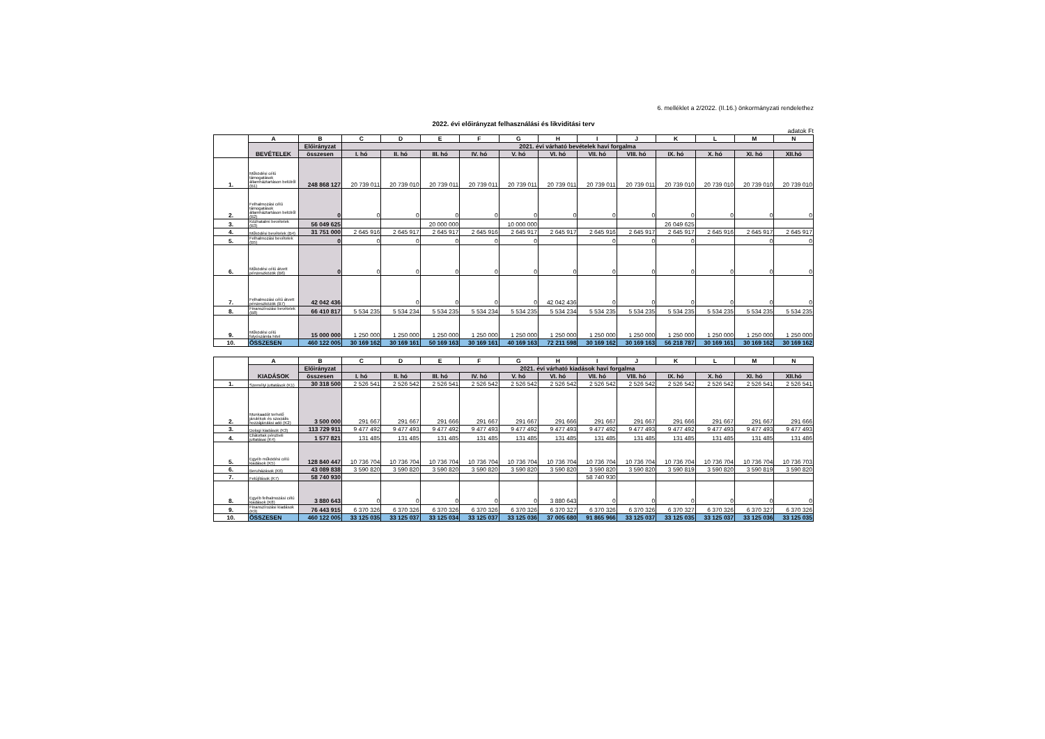6. melléklet a 2/2022. (II.16.) önkormányzati rendelethez
2022. évi előirányzat felhasználási és likviditási terv
adatok Ft
| | A | B | C | D | E | F | G | H | I | J | K | L | M | N |
| | BEVÉTELEK | Előirányzat | 2021. évi várható bevételek havi forgalma | | | | | | | | | | | |
| | | összesen | I. hó | II. hó | III. hó | IV. hó | V. hó | VI. hó | VII. hó | VIII. hó | IX. hó | X. hó | XI. hó | XII.hó |
| 1. | Működési célú támogatások államháztartáson belülről (B1) | 248 868 127 | 20 739 011 | 20 739 010 | 20 739 011 | 20 739 011 | 20 739 011 | 20 739 011 | 20 739 011 | 20 739 011 | 20 739 010 | 20 739 010 | 20 739 010 | 20 739 010 |
| 2. | Felhalmozási célú támogatások államháztartáson belülről (B2) | 0 | 0 | 0 | 0 | 0 | 0 | 0 | 0 | 0 | 0 | 0 | 0 | 0 |
| 3. | Közhatalmi bevételek (B3) | 56 049 625 | | | 20 000 000 | | 10 000 000 | | | | 26 049 625 | | | |
| 4. | Működési bevételek (B4) | 31 751 000 | 2 645 916 | 2 645 917 | 2 645 917 | 2 645 916 | 2 645 917 | 2 645 917 | 2 645 916 | 2 645 917 | 2 645 917 | 2 645 916 | 2 645 917 | 2 645 917 |
| 5. | Felhalmozási bevételek (B5) | 0 | 0 | 0 | 0 | 0 | 0 | | 0 | 0 | 0 | | 0 | 0 |
| 6. | Működési célú átvett pénzeszközök (B6) | 0 | 0 | 0 | 0 | 0 | 0 | 0 | 0 | 0 | 0 | 0 | 0 | 0 |
| 7. | Felhalmozási célú átvett pénzeszközök (B7) | 42 042 436 | | 0 | 0 | 0 | 0 | 42 042 436 | 0 | 0 | 0 | 0 | 0 | 0 |
| 8. | Finanszírozási bevételek (B8) | 66 410 817 | 5 534 235 | 5 534 234 | 5 534 235 | 5 534 234 | 5 534 235 | 5 534 234 | 5 534 235 | 5 534 235 | 5 534 235 | 5 534 235 | 5 534 235 | 5 534 235 |
| 9. | Működési célú folyószámla hitel | 15 000 000 | 1 250 000 | 1 250 000 | 1 250 000 | 1 250 000 | 1 250 000 | 1 250 000 | 1 250 000 | 1 250 000 | 1 250 000 | 1 250 000 | 1 250 000 | 1 250 000 |
| 10. | ÖSSZESEN | 460 122 005 | 30 169 162 | 30 169 161 | 50 169 163 | 30 169 161 | 40 169 163 | 72 211 598 | 30 169 162 | 30 169 163 | 56 218 787 | 30 169 161 | 30 169 162 | 30 169 162 |
| | A | B | C | D | E | F | G | H | I | J | K | L | M | N |
| | KIADÁSOK | Előirányzat | 2021. évi várható kiadások havi forgalma | | | | | | | | | | | |
| | | összesen | I. hó | II. hó | III. hó | IV. hó | V. hó | VI. hó | VII. hó | VIII. hó | IX. hó | X. hó | XI. hó | XII.hó |
| 1. | Személyi juttatások (K1) | 30 318 500 | 2 526 541 | 2 526 542 | 2 526 541 | 2 526 542 | 2 526 542 | 2 526 542 | 2 526 542 | 2 526 542 | 2 526 542 | 2 526 542 | 2 526 541 | 2 526 541 |
| 2. | Munkaadót terhelő járulékok és szociális hozzájárulási adó (K2) | 3 500 000 | 291 667 | 291 667 | 291 666 | 291 667 | 291 667 | 291 666 | 291 667 | 291 667 | 291 666 | 291 667 | 291 667 | 291 666 |
| 3. | Dologi kiadások (K3) | 113 729 911 | 9 477 492 | 9 477 493 | 9 477 492 | 9 477 493 | 9 477 492 | 9 477 493 | 9 477 492 | 9 477 493 | 9 477 492 | 9 477 493 | 9 477 493 | 9 477 493 |
| 4. | Ellátottak pénzbeli juttatásai (K4) | 1 577 821 | 131 485 | 131 485 | 131 485 | 131 485 | 131 485 | 131 485 | 131 485 | 131 485 | 131 485 | 131 485 | 131 485 | 131 486 |
| 5. | Egyéb működési célú kiadások (K5) | 128 840 447 | 10 736 704 | 10 736 704 | 10 736 704 | 10 736 704 | 10 736 704 | 10 736 704 | 10 736 704 | 10 736 704 | 10 736 704 | 10 736 704 | 10 736 704 | 10 736 703 |
| 6. | Beruházások (K6) | 43 089 838 | 3 590 820 | 3 590 820 | 3 590 820 | 3 590 820 | 3 590 820 | 3 590 820 | 3 590 820 | 3 590 820 | 3 590 819 | 3 590 820 | 3 590 819 | 3 590 820 |
| 7. | Felújítások (K7) | 58 740 930 | | | | | | | 58 740 930 | | | | | |
| 8. | Egyéb felhalmozási célú kiadások (K8) | 3 880 643 | 0 | 0 | 0 | 0 | 0 | 3 880 643 | 0 | 0 | 0 | 0 | 0 | 0 |
| 9. | Finanszírozási kiadások (K9) | 76 443 915 | 6 370 326 | 6 370 326 | 6 370 326 | 6 370 326 | 6 370 326 | 6 370 327 | 6 370 326 | 6 370 326 | 6 370 327 | 6 370 326 | 6 370 327 | 6 370 326 |
| 10. | ÖSSZESEN | 460 122 005 | 33 125 035 | 33 125 037 | 33 125 034 | 33 125 037 | 33 125 036 | 37 005 680 | 91 865 966 | 33 125 037 | 33 125 035 | 33 125 037 | 33 125 036 | 33 125 035 |